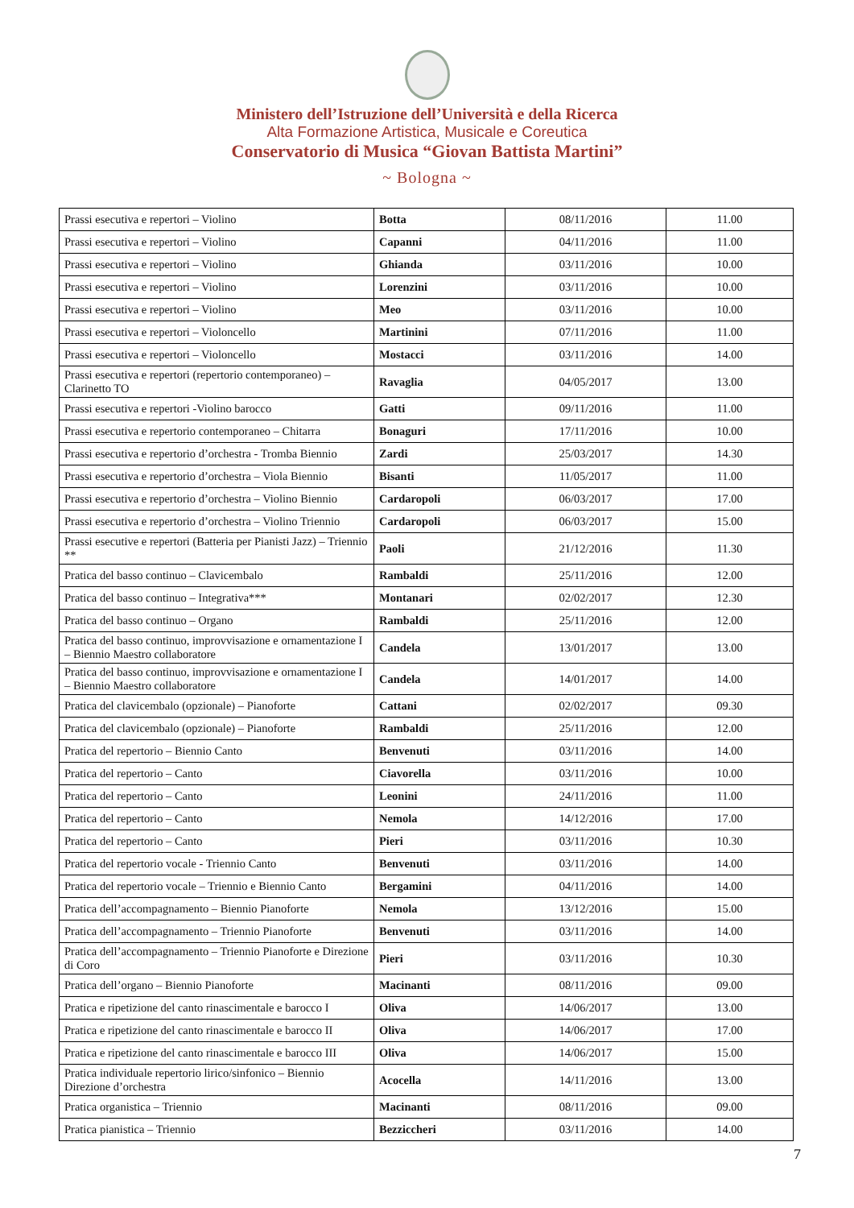Ministero dell’Istruzione dell’Università e della Ricerca
Alta Formazione Artistica, Musicale e Coreutica
Conservatorio di Musica “Giovan Battista Martini”
~ Bologna ~
| Prassi esecutiva e repertori – Violino | Botta | 08/11/2016 | 11.00 |
| Prassi esecutiva e repertori – Violino | Capanni | 04/11/2016 | 11.00 |
| Prassi esecutiva e repertori – Violino | Ghianda | 03/11/2016 | 10.00 |
| Prassi esecutiva e repertori – Violino | Lorenzini | 03/11/2016 | 10.00 |
| Prassi esecutiva e repertori – Violino | Meo | 03/11/2016 | 10.00 |
| Prassi esecutiva e repertori – Violoncello | Martinini | 07/11/2016 | 11.00 |
| Prassi esecutiva e repertori – Violoncello | Mostacci | 03/11/2016 | 14.00 |
| Prassi esecutiva e repertori (repertorio contemporaneo) – Clarinetto TO | Ravaglia | 04/05/2017 | 13.00 |
| Prassi esecutiva e repertori -Violino barocco | Gatti | 09/11/2016 | 11.00 |
| Prassi esecutiva e repertorio contemporaneo – Chitarra | Bonaguri | 17/11/2016 | 10.00 |
| Prassi esecutiva e repertorio d’orchestra - Tromba Biennio | Zardi | 25/03/2017 | 14.30 |
| Prassi esecutiva e repertorio d’orchestra – Viola Biennio | Bisanti | 11/05/2017 | 11.00 |
| Prassi esecutiva e repertorio d’orchestra – Violino Biennio | Cardaropoli | 06/03/2017 | 17.00 |
| Prassi esecutiva e repertorio d’orchestra – Violino Triennio | Cardaropoli | 06/03/2017 | 15.00 |
| Prassi esecutive e repertori (Batteria per Pianisti Jazz) – Triennio ** | Paoli | 21/12/2016 | 11.30 |
| Pratica del basso continuo – Clavicembalo | Rambaldi | 25/11/2016 | 12.00 |
| Pratica del basso continuo – Integrativa*** | Montanari | 02/02/2017 | 12.30 |
| Pratica del basso continuo – Organo | Rambaldi | 25/11/2016 | 12.00 |
| Pratica del basso continuo, improvvisazione e ornamentazione I – Biennio Maestro collaboratore | Candela | 13/01/2017 | 13.00 |
| Pratica del basso continuo, improvvisazione e ornamentazione I – Biennio Maestro collaboratore | Candela | 14/01/2017 | 14.00 |
| Pratica del clavicembalo (opzionale) – Pianoforte | Cattani | 02/02/2017 | 09.30 |
| Pratica del clavicembalo (opzionale) – Pianoforte | Rambaldi | 25/11/2016 | 12.00 |
| Pratica del repertorio – Biennio Canto | Benvenuti | 03/11/2016 | 14.00 |
| Pratica del repertorio – Canto | Ciavorella | 03/11/2016 | 10.00 |
| Pratica del repertorio – Canto | Leonini | 24/11/2016 | 11.00 |
| Pratica del repertorio – Canto | Nemola | 14/12/2016 | 17.00 |
| Pratica del repertorio – Canto | Pieri | 03/11/2016 | 10.30 |
| Pratica del repertorio vocale - Triennio Canto | Benvenuti | 03/11/2016 | 14.00 |
| Pratica del repertorio vocale – Triennio e Biennio Canto | Bergamini | 04/11/2016 | 14.00 |
| Pratica dell’accompagnamento – Biennio Pianoforte | Nemola | 13/12/2016 | 15.00 |
| Pratica dell’accompagnamento – Triennio Pianoforte | Benvenuti | 03/11/2016 | 14.00 |
| Pratica dell’accompagnamento – Triennio Pianoforte e Direzione di Coro | Pieri | 03/11/2016 | 10.30 |
| Pratica dell’organo – Biennio Pianoforte | Macinanti | 08/11/2016 | 09.00 |
| Pratica e ripetizione del canto rinascimentale e barocco I | Oliva | 14/06/2017 | 13.00 |
| Pratica e ripetizione del canto rinascimentale e barocco II | Oliva | 14/06/2017 | 17.00 |
| Pratica e ripetizione del canto rinascimentale e barocco III | Oliva | 14/06/2017 | 15.00 |
| Pratica individuale repertorio lirico/sinfonico – Biennio Direzione d’orchestra | Acocella | 14/11/2016 | 13.00 |
| Pratica organistica – Triennio | Macinanti | 08/11/2016 | 09.00 |
| Pratica pianistica – Triennio | Bezziccheri | 03/11/2016 | 14.00 |
7